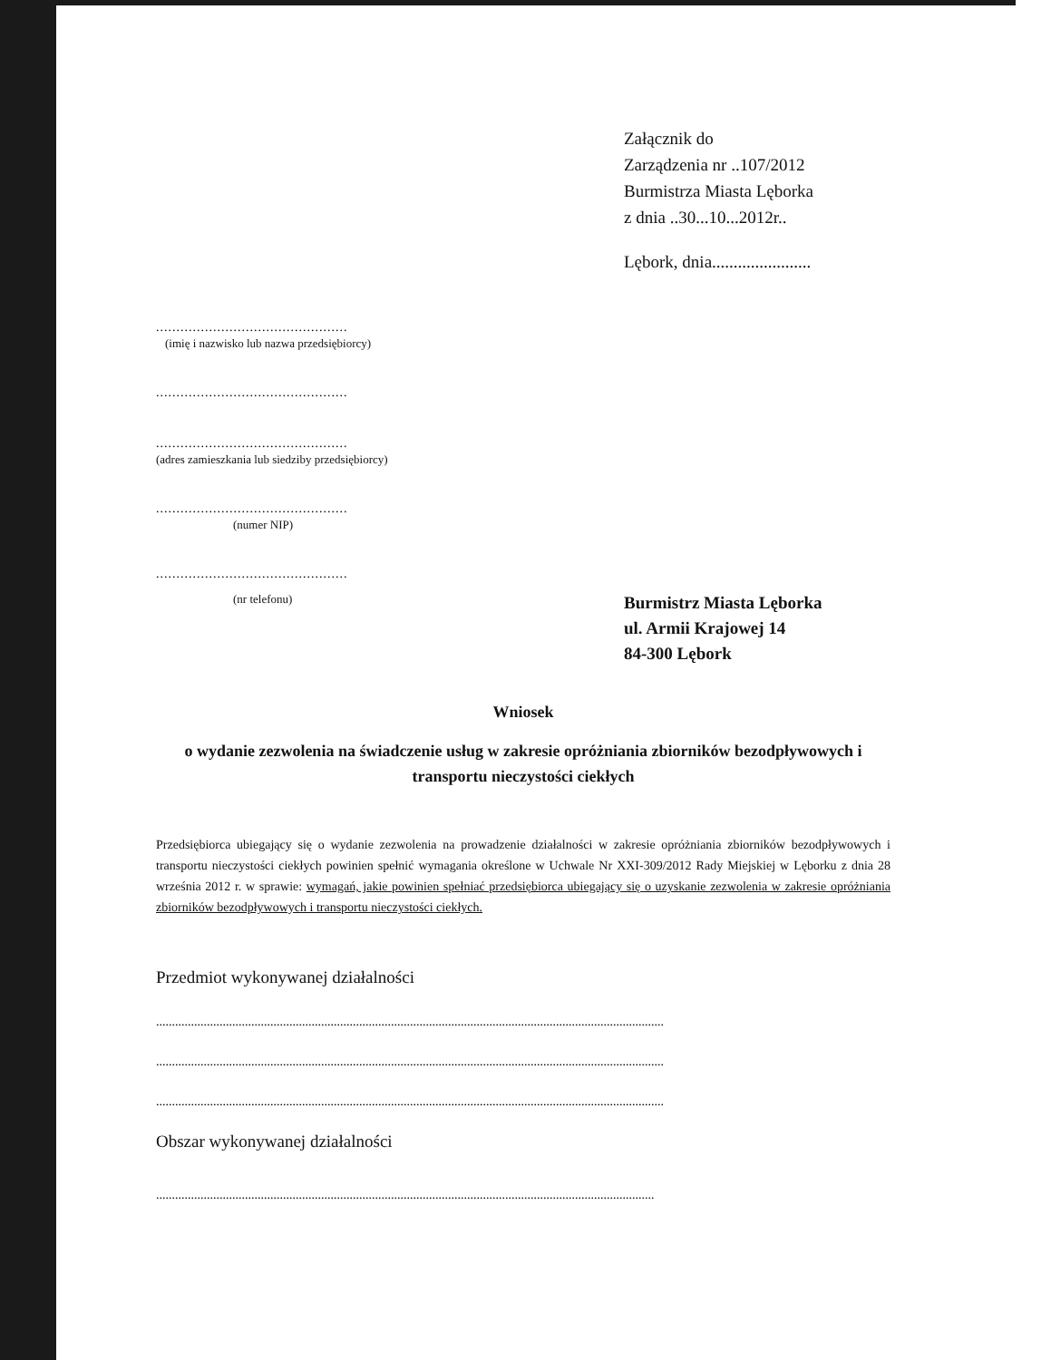Załącznik do
Zarządzenia nr ..107/2012
Burmistrza Miasta Lęborka
z dnia ..30...10...2012r..
Lębork, dnia.......................
...............................................
(imię i nazwisko lub nazwa przedsiębiorcy)
...............................................
...............................................
(adres zamieszkania lub siedziby przedsiębiorcy)
...............................................
(numer NIP)
...............................................
(nr telefonu)
Burmistrz Miasta Lęborka
ul. Armii Krajowej 14
84-300 Lębork
Wniosek
o wydanie zezwolenia na świadczenie usług w zakresie opróżniania zbiorników bezodpływowych i transportu nieczystości ciekłych
Przedsiębiorca ubiegający się o wydanie zezwolenia na prowadzenie działalności w zakresie opróżniania zbiorników bezodpływowych i transportu nieczystości ciekłych powinien spełnić wymagania określone w Uchwale Nr XXI-309/2012 Rady Miejskiej w Lęborku z dnia 28 września 2012 r. w sprawie: wymagań, jakie powinien spełniać przedsiębiorca ubiegający się o uzyskanie zezwolenia w zakresie opróżniania zbiorników bezodpływowych i transportu nieczystości ciekłych.
Przedmiot wykonywanej działalności
................................................................................................................................................................
................................................................................................................................................................
................................................................................................................................................................
Obszar wykonywanej działalności
.............................................................................................................................................................